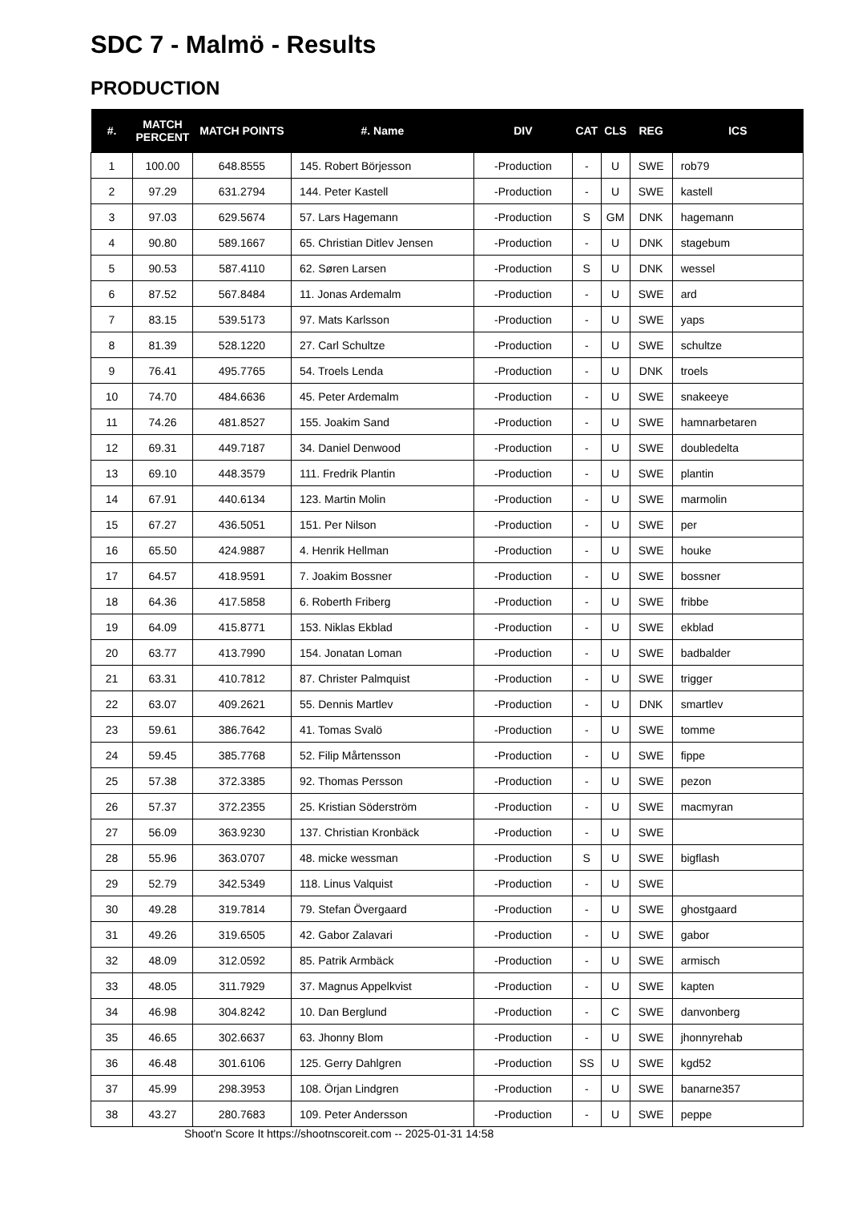SDC 7 - Malmö - Results
PRODUCTION
| #. | MATCH PERCENT | MATCH POINTS | #. Name | DIV | CAT | CLS | REG | ICS |
| --- | --- | --- | --- | --- | --- | --- | --- | --- |
| 1 | 100.00 | 648.8555 | 145. Robert Börjesson | -Production | - | U | SWE | rob79 |
| 2 | 97.29 | 631.2794 | 144. Peter Kastell | -Production | - | U | SWE | kastell |
| 3 | 97.03 | 629.5674 | 57. Lars Hagemann | -Production | S | GM | DNK | hagemann |
| 4 | 90.80 | 589.1667 | 65. Christian Ditlev Jensen | -Production | - | U | DNK | stagebum |
| 5 | 90.53 | 587.4110 | 62. Søren Larsen | -Production | S | U | DNK | wessel |
| 6 | 87.52 | 567.8484 | 11. Jonas Ardemalm | -Production | - | U | SWE | ard |
| 7 | 83.15 | 539.5173 | 97. Mats Karlsson | -Production | - | U | SWE | yaps |
| 8 | 81.39 | 528.1220 | 27. Carl Schultze | -Production | - | U | SWE | schultze |
| 9 | 76.41 | 495.7765 | 54. Troels Lenda | -Production | - | U | DNK | troels |
| 10 | 74.70 | 484.6636 | 45. Peter Ardemalm | -Production | - | U | SWE | snakeeye |
| 11 | 74.26 | 481.8527 | 155. Joakim Sand | -Production | - | U | SWE | hamnarbetaren |
| 12 | 69.31 | 449.7187 | 34. Daniel Denwood | -Production | - | U | SWE | doubledelta |
| 13 | 69.10 | 448.3579 | 111. Fredrik Plantin | -Production | - | U | SWE | plantin |
| 14 | 67.91 | 440.6134 | 123. Martin Molin | -Production | - | U | SWE | marmolin |
| 15 | 67.27 | 436.5051 | 151. Per Nilson | -Production | - | U | SWE | per |
| 16 | 65.50 | 424.9887 | 4. Henrik Hellman | -Production | - | U | SWE | houke |
| 17 | 64.57 | 418.9591 | 7. Joakim Bossner | -Production | - | U | SWE | bossner |
| 18 | 64.36 | 417.5858 | 6. Roberth Friberg | -Production | - | U | SWE | fribbe |
| 19 | 64.09 | 415.8771 | 153. Niklas Ekblad | -Production | - | U | SWE | ekblad |
| 20 | 63.77 | 413.7990 | 154. Jonatan Loman | -Production | - | U | SWE | badbalder |
| 21 | 63.31 | 410.7812 | 87. Christer Palmquist | -Production | - | U | SWE | trigger |
| 22 | 63.07 | 409.2621 | 55. Dennis Martlev | -Production | - | U | DNK | smartlev |
| 23 | 59.61 | 386.7642 | 41. Tomas Svalö | -Production | - | U | SWE | tomme |
| 24 | 59.45 | 385.7768 | 52. Filip Mårtensson | -Production | - | U | SWE | fippe |
| 25 | 57.38 | 372.3385 | 92. Thomas Persson | -Production | - | U | SWE | pezon |
| 26 | 57.37 | 372.2355 | 25. Kristian Söderström | -Production | - | U | SWE | macmyran |
| 27 | 56.09 | 363.9230 | 137. Christian Kronbäck | -Production | - | U | SWE | |
| 28 | 55.96 | 363.0707 | 48. micke wessman | -Production | S | U | SWE | bigflash |
| 29 | 52.79 | 342.5349 | 118. Linus Valquist | -Production | - | U | SWE | |
| 30 | 49.28 | 319.7814 | 79. Stefan Övergaard | -Production | - | U | SWE | ghostgaard |
| 31 | 49.26 | 319.6505 | 42. Gabor Zalavari | -Production | - | U | SWE | gabor |
| 32 | 48.09 | 312.0592 | 85. Patrik Armbäck | -Production | - | U | SWE | armisch |
| 33 | 48.05 | 311.7929 | 37. Magnus Appelkvist | -Production | - | U | SWE | kapten |
| 34 | 46.98 | 304.8242 | 10. Dan Berglund | -Production | - | C | SWE | danvonberg |
| 35 | 46.65 | 302.6637 | 63. Jhonny Blom | -Production | - | U | SWE | jhonnyrehab |
| 36 | 46.48 | 301.6106 | 125. Gerry Dahlgren | -Production | SS | U | SWE | kgd52 |
| 37 | 45.99 | 298.3953 | 108. Örjan Lindgren | -Production | - | U | SWE | banarne357 |
| 38 | 43.27 | 280.7683 | 109. Peter Andersson | -Production | - | U | SWE | peppe |
Shoot'n Score It https://shootnscoreit.com -- 2025-01-31 14:58